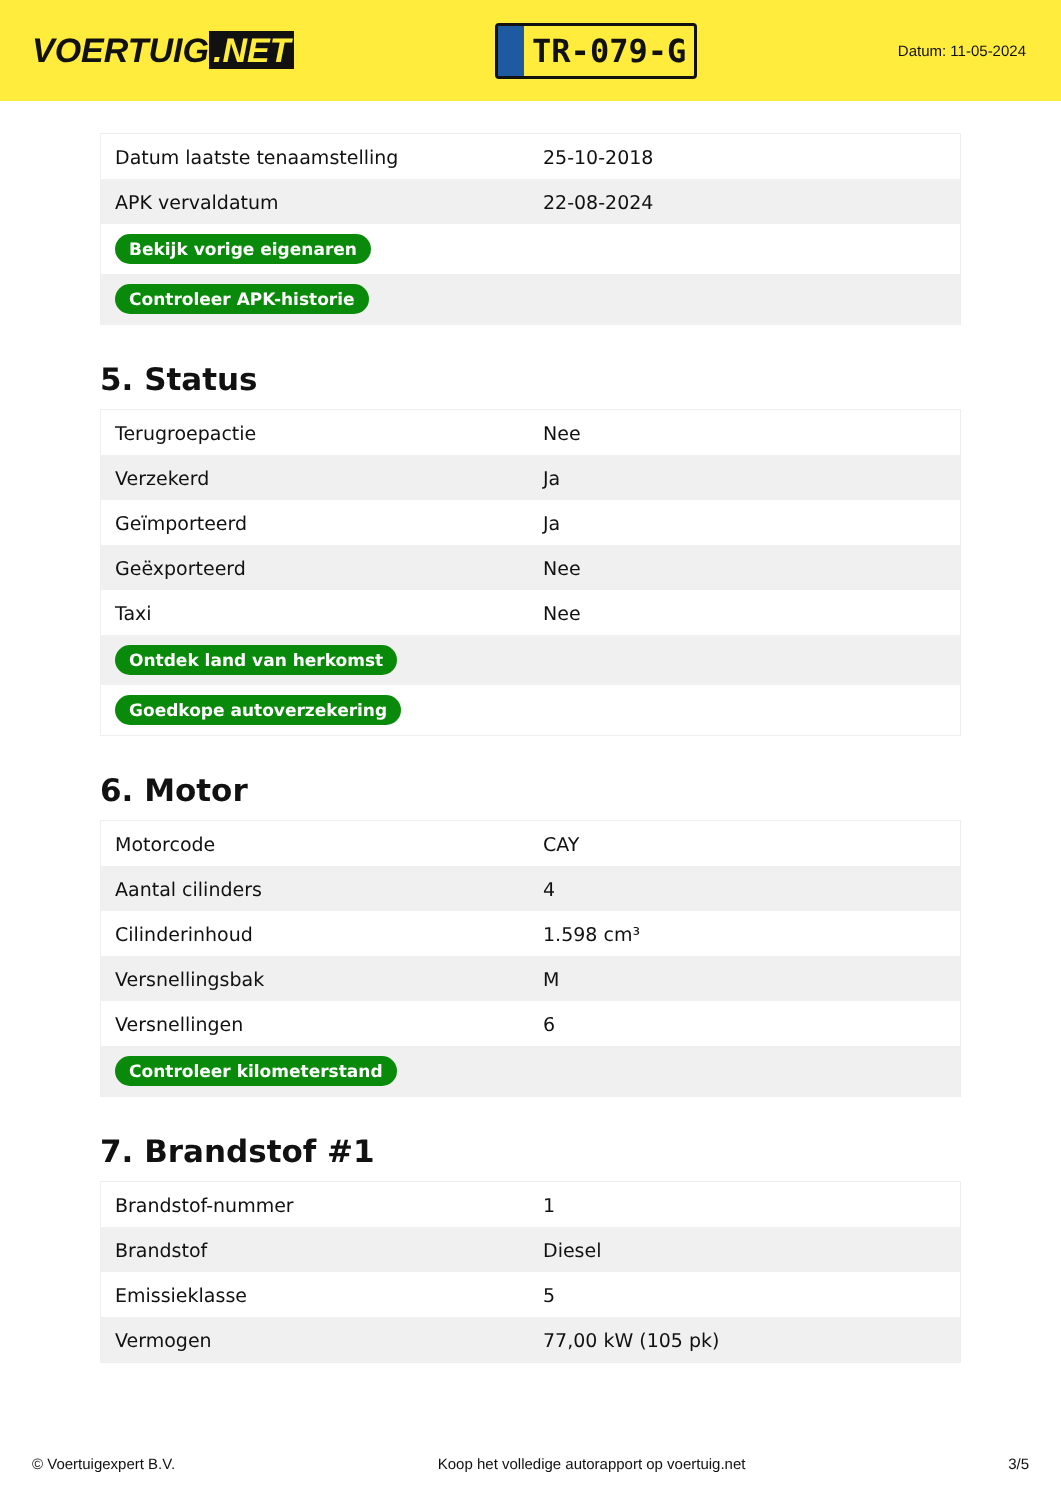VOERTUIG.NET
TR-079-G
Datum: 11-05-2024
| Datum laatste tenaamstelling | 25-10-2018 |
| APK vervaldatum | 22-08-2024 |
| Bekijk vorige eigenaren | |
| Controleer APK-historie | |
5. Status
| Terugroepactie | Nee |
| Verzekerd | Ja |
| Geïmporteerd | Ja |
| Geëxporteerd | Nee |
| Taxi | Nee |
| Ontdek land van herkomst | |
| Goedkope autoverzekering | |
6. Motor
| Motorcode | CAY |
| Aantal cilinders | 4 |
| Cilinderinhoud | 1.598 cm³ |
| Versnellingsbak | M |
| Versnellingen | 6 |
| Controleer kilometerstand | |
7. Brandstof #1
| Brandstof-nummer | 1 |
| Brandstof | Diesel |
| Emissieklasse | 5 |
| Vermogen | 77,00 kW (105 pk) |
© Voertuigexpert B.V. Koop het volledige autorapport op voertuig.net 3/5